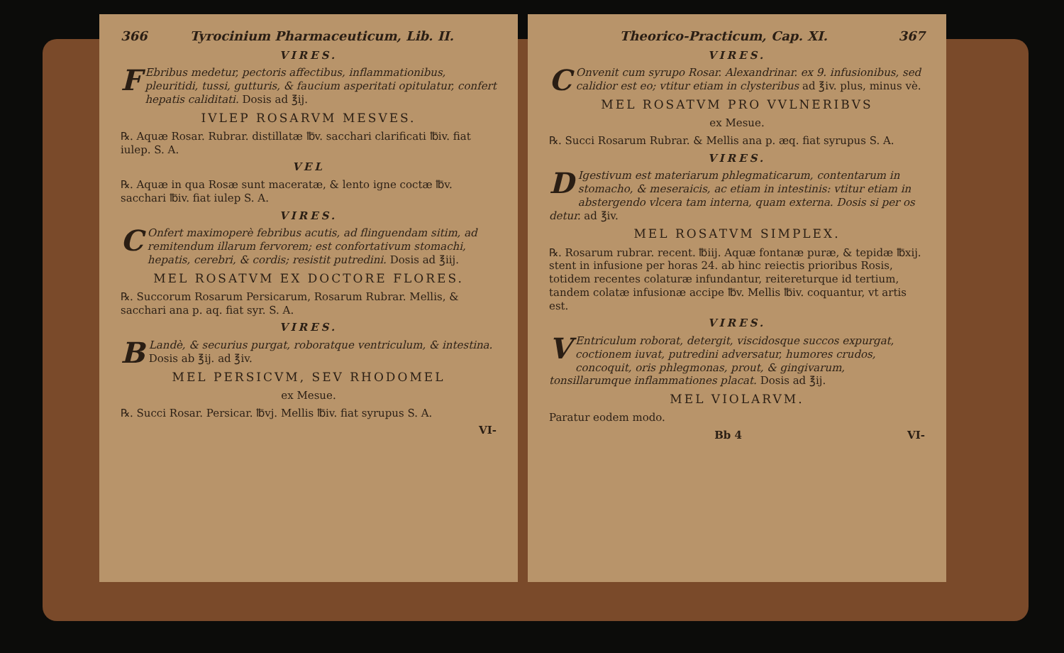366 Tyrocinium Pharmaceuticum, Lib. II.
VIRES.
FEbribus medetur, pectoris affectibus, inflammationibus, pleuritidi, tussi, gutturis, & faucium asperitati opitulatur, confert hepatis caliditati. Dosis ad ℥ij.
IVLEP ROSARVM MESVES.
℞. Aquæ Rosar. Rubrar. distillatæ ℔v. sacchari clarificati ℔iv. fiat iulep. S. A.
VEL
℞. Aquæ in qua Rosæ sunt maceratæ, & lento igne coctæ ℔v. sacchari ℔iv. fiat iulep S. A.
VIRES.
COnfert maximoperè febribus acutis, ad flinguendam sitim, ad remitendum illarum fervorem; est confortativum stomachi, hepatis, cerebri, & cordis; resistit putredini. Dosis ad ℥iij.
MEL ROSATVM EX DOCTORE FLORES.
℞. Succorum Rosarum Persicarum, Rosarum Rubrar. Mellis, & sacchari ana p. aq. fiat syr. S. A.
VIRES.
BLandè, & securius purgat, roboratque ventriculum, & intestina. Dosis ab ℥ij. ad ℥iv.
MEL PERSICVM, SEV RHODOMEL
ex Mesue.
℞. Succi Rosar. Persicar. ℔vj. Mellis ℔iv. fiat syrupus S. A.
VI-
Theorico-Practicum, Cap. XI. 367
VIRES.
COnvenit cum syrupo Rosar. Alexandrinar. ex 9. infusionibus, sed calidior est eo; vtitur etiam in clysteribus ad ℥iv. plus, minus vè.
MEL ROSATVM PRO VVLNERIBVS
ex Mesue.
℞. Succi Rosarum Rubrar. & Mellis ana p. æq. fiat syrupus S. A.
VIRES.
DIgestivum est materiarum phlegmaticarum, contentarum in stomacho, & meseraicis, ac etiam in intestinis: vtitur etiam in abstergendo vlcera tam interna, quam externa. Dosis si per os detur. ad ℥iv.
MEL ROSATVM SIMPLEX.
℞. Rosarum rubrar. recent. ℔iij. Aquæ fontanæ puræ, & tepidæ ℔xij. stent in infusione per horas 24. ab hinc reiectis prioribus Rosis, totidem recentes colaturæ infundantur, reitereturque id tertium, tandem colatæ infusionæ accipe ℔v. Mellis ℔iv. coquantur, vt artis est.
VIRES.
VEntriculum roborat, detergit, viscidosque succos expurgat, coctionem iuvat, putredini adversatur, humores crudos, concoquit, oris phlegmonas, prout, & gingivarum, tonsillarumque inflammationes placat. Dosis ad ℥ij.
MEL VIOLARVM.
Paratur eodem modo.
Bb 4 VI-